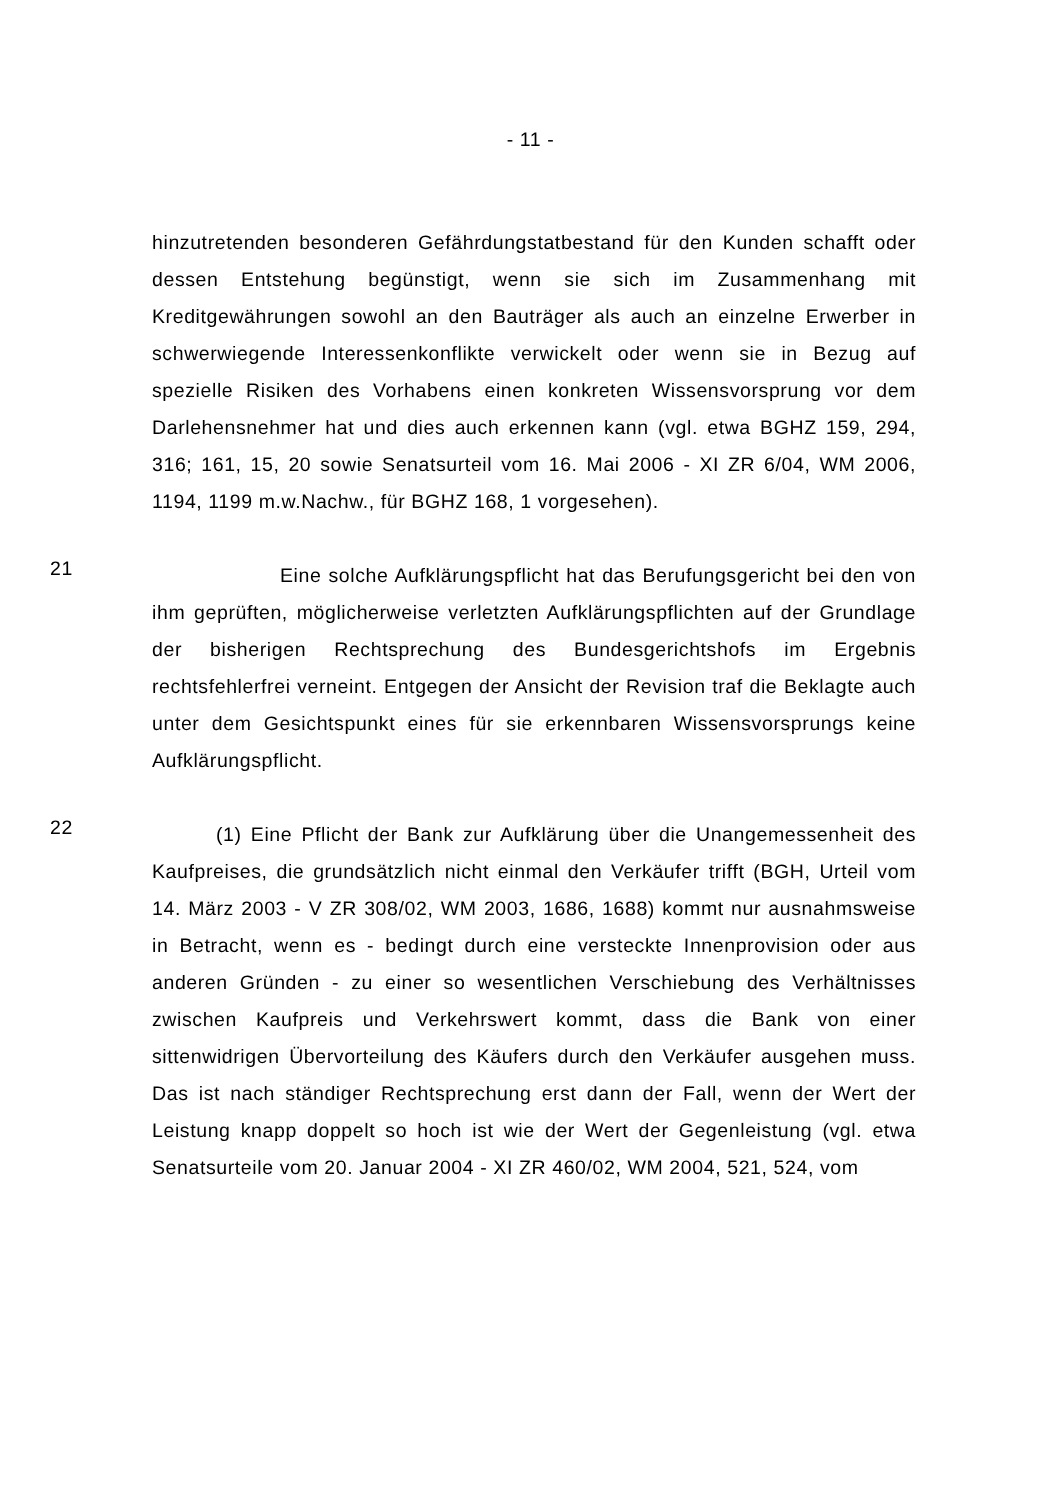- 11 -
hinzutretenden besonderen Gefährdungstatbestand für den Kunden schafft oder dessen Entstehung begünstigt, wenn sie sich im Zusammenhang mit Kreditgewährungen sowohl an den Bauträger als auch an einzelne Erwerber in schwerwiegende Interessenkonflikte verwickelt oder wenn sie in Bezug auf spezielle Risiken des Vorhabens einen konkreten Wissensvorsprung vor dem Darlehensnehmer hat und dies auch erkennen kann (vgl. etwa BGHZ 159, 294, 316; 161, 15, 20 sowie Senatsurteil vom 16. Mai 2006 - XI ZR 6/04, WM 2006, 1194, 1199 m.w.Nachw., für BGHZ 168, 1 vorgesehen).
21
Eine solche Aufklärungspflicht hat das Berufungsgericht bei den von ihm geprüften, möglicherweise verletzten Aufklärungspflichten auf der Grundlage der bisherigen Rechtsprechung des Bundesgerichtshofs im Ergebnis rechtsfehlerfrei verneint. Entgegen der Ansicht der Revision traf die Beklagte auch unter dem Gesichtspunkt eines für sie erkennbaren Wissensvorsprungs keine Aufklärungspflicht.
22
(1) Eine Pflicht der Bank zur Aufklärung über die Unangemessenheit des Kaufpreises, die grundsätzlich nicht einmal den Verkäufer trifft (BGH, Urteil vom 14. März 2003 - V ZR 308/02, WM 2003, 1686, 1688) kommt nur ausnahmsweise in Betracht, wenn es - bedingt durch eine versteckte Innenprovision oder aus anderen Gründen - zu einer so wesentlichen Verschiebung des Verhältnisses zwischen Kaufpreis und Verkehrswert kommt, dass die Bank von einer sittenwidrigen Übervorteilung des Käufers durch den Verkäufer ausgehen muss. Das ist nach ständiger Rechtsprechung erst dann der Fall, wenn der Wert der Leistung knapp doppelt so hoch ist wie der Wert der Gegenleistung (vgl. etwa Senatsurteile vom 20. Januar 2004 - XI ZR 460/02, WM 2004, 521, 524, vom